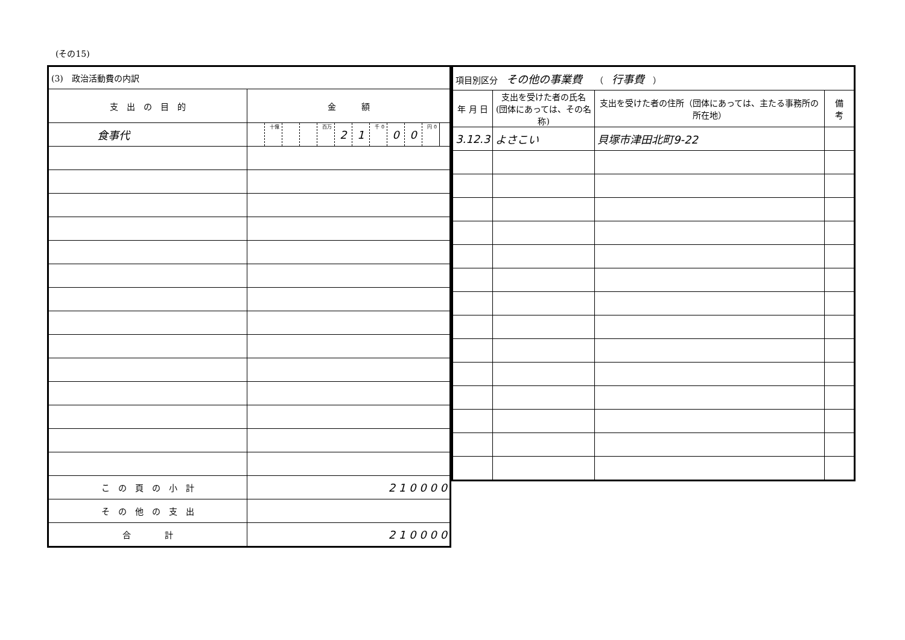(その15)
| (3) 政治活動費の内訳 | | | | | | | | | | | | |
| 支 出 の 目 的 | 金 額 | | | | | | | | | | | |
| 食事代 | | 十億 | | | 百万 | 2 | 1 | 千 0 | 0 | 0 | 円 0 | |
| こ の 頁 の 小 計 | 2 1 0 0 0 0 | | | | | | | | | | | |
| そ の 他 の 支 出 | | | | | | | | | | | | |
| 合 計 | 2 1 0 0 0 0 | | | | | | | | | | | |
| 項目別区分 その他の事業費 （ 行事費 ） | | | |
| 年 月 日 | 支出を受けた者の氏名 (団体にあっては、その名称) | 支出を受けた者の住所（団体にあっては、主たる事務所の所在地） | 備 考 |
| 3.12.3 | よさこい | 貝塚市津田北町9-22 | |